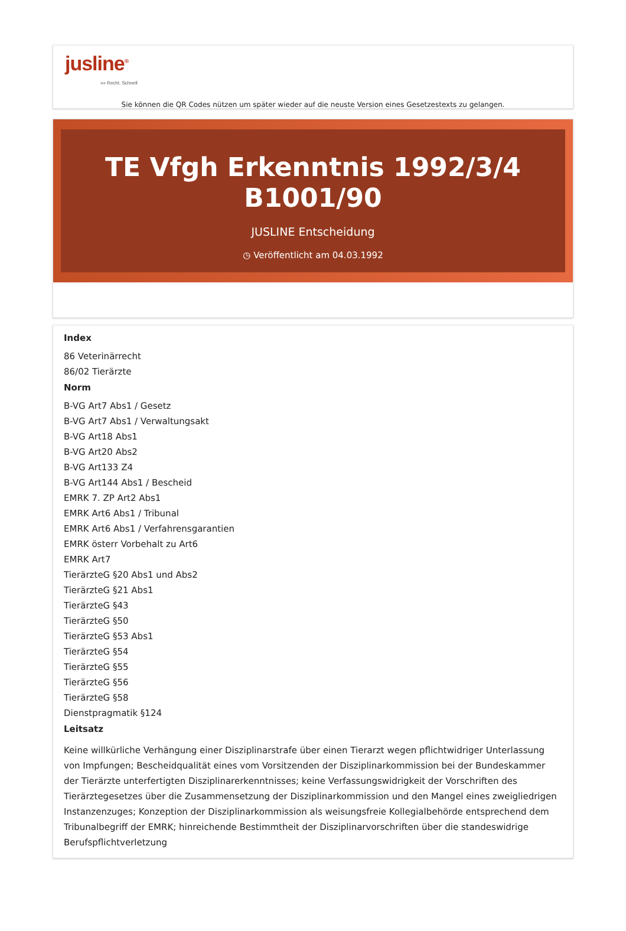jusline<sup>®</sup>
»» Recht. Schnell
Sie können die QR Codes nützen um später wieder auf die neuste Version eines Gesetzestexts zu gelangen.
TE Vfgh Erkenntnis 1992/3/4
B1001/90
JUSLINE Entscheidung
◷ Veröffentlicht am 04.03.1992
Index
86 Veterinärrecht
86/02 Tierärzte
Norm
B-VG Art7 Abs1 / Gesetz
B-VG Art7 Abs1 / Verwaltungsakt
B-VG Art18 Abs1
B-VG Art20 Abs2
B-VG Art133 Z4
B-VG Art144 Abs1 / Bescheid
EMRK 7. ZP Art2 Abs1
EMRK Art6 Abs1 / Tribunal
EMRK Art6 Abs1 / Verfahrensgarantien
EMRK österr Vorbehalt zu Art6
EMRK Art7
TierärzteG §20 Abs1 und Abs2
TierärzteG §21 Abs1
TierärzteG §43
TierärzteG §50
TierärzteG §53 Abs1
TierärzteG §54
TierärzteG §55
TierärzteG §56
TierärzteG §58
Dienstpragmatik §124
Leitsatz
Keine willkürliche Verhängung einer Disziplinarstrafe über einen Tierarzt wegen pflichtwidriger Unterlassung von Impfungen; Bescheidqualität eines vom Vorsitzenden der Disziplinarkommission bei der Bundeskammer der Tierärzte unterfertigten Disziplinarerkenntnisses; keine Verfassungswidrigkeit der Vorschriften des Tierärztegesetzes über die Zusammensetzung der Disziplinarkommission und den Mangel eines zweigliedrigen Instanzenzuges; Konzeption der Disziplinarkommission als weisungsfreie Kollegialbehörde entsprechend dem Tribunalbegriff der EMRK; hinreichende Bestimmtheit der Disziplinarvorschriften über die standeswidrige Berufspflichtverletzung